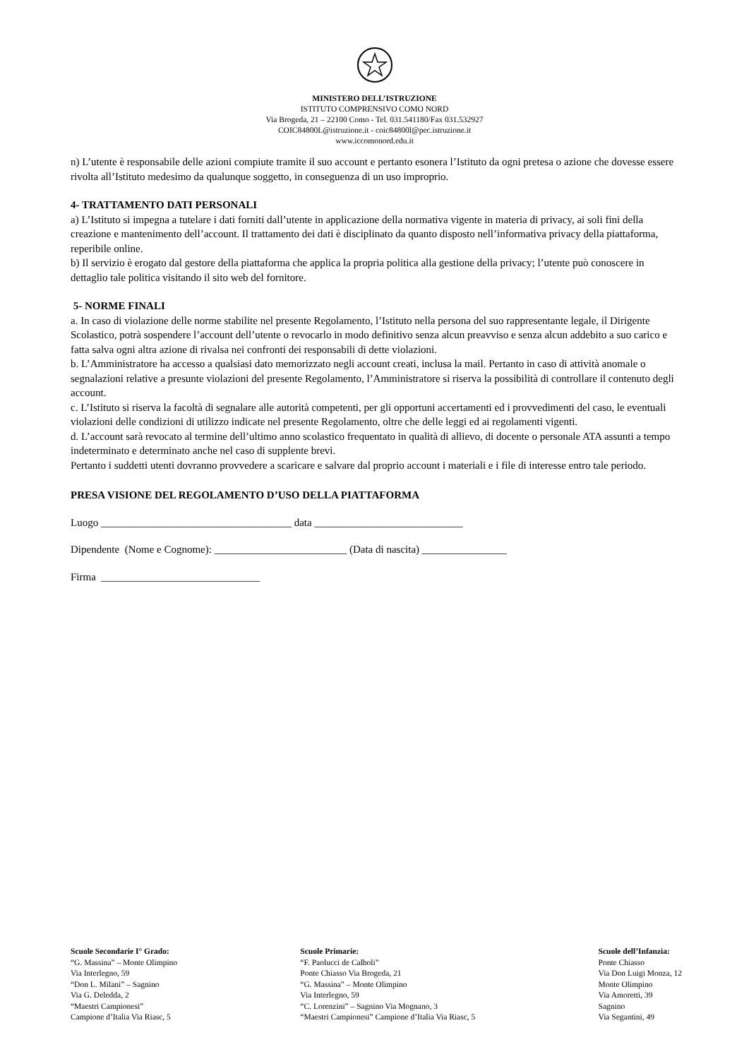MINISTERO DELL’ISTRUZIONE
ISTITUTO COMPRENSIVO COMO NORD
Via Brogeda, 21 – 22100 Como - Tel. 031.541180/Fax 031.532927
COIC84800L@istruzione.it - coic84800l@pec.istruzione.it
www.iccomonord.edu.it
n) L’utente è responsabile delle azioni compiute tramite il suo account e pertanto esonera l’Istituto da ogni pretesa o azione che dovesse essere rivolta all’Istituto medesimo da qualunque soggetto, in conseguenza di un uso improprio.
4- TRATTAMENTO DATI PERSONALI
a) L’Istituto si impegna a tutelare i dati forniti dall’utente in applicazione della normativa vigente in materia di privacy, ai soli fini della creazione e mantenimento dell’account. Il trattamento dei dati è disciplinato da quanto disposto nell’informativa privacy della piattaforma, reperibile online.
b) Il servizio è erogato dal gestore della piattaforma che applica la propria politica alla gestione della privacy; l’utente può conoscere in dettaglio tale politica visitando il sito web del fornitore.
5- NORME FINALI
a. In caso di violazione delle norme stabilite nel presente Regolamento, l’Istituto nella persona del suo rappresentante legale, il Dirigente Scolastico, potrà sospendere l’account dell’utente o revocarlo in modo definitivo senza alcun preavviso e senza alcun addebito a suo carico e fatta salva ogni altra azione di rivalsa nei confronti dei responsabili di dette violazioni.
b. L’Amministratore ha accesso a qualsiasi dato memorizzato negli account creati, inclusa la mail. Pertanto in caso di attività anomale o segnalazioni relative a presunte violazioni del presente Regolamento, l’Amministratore si riserva la possibilità di controllare il contenuto degli account.
c. L’Istituto si riserva la facoltà di segnalare alle autorità competenti, per gli opportuni accertamenti ed i provvedimenti del caso, le eventuali violazioni delle condizioni di utilizzo indicate nel presente Regolamento, oltre che delle leggi ed ai regolamenti vigenti.
d. L’account sarà revocato al termine dell’ultimo anno scolastico frequentato in qualità di allievo, di docente o personale ATA assunti a tempo indeterminato e determinato anche nel caso di supplente brevi.
Pertanto i suddetti utenti dovranno provvedere a scaricare e salvare dal proprio account i materiali e i file di interesse entro tale periodo.
PRESA VISIONE DEL REGOLAMENTO D’USO DELLA PIATTAFORMA
Luogo ____________________________________ data ____________________________
Dipendente (Nome e Cognome): _________________________ (Data di nascita) ________________
Firma ______________________________
Scuole Secondarie I° Grado:
“G. Massina” – Monte Olimpino
Via Interlegno, 59
“Don L. Milani” – Sagnino
Via G. Deledda, 2
“Maestri Campionesi”
Campione d’Italia Via Riasc, 5
Scuole Primarie:
“F. Paolucci de Calboli”
Ponte Chiasso Via Brogeda, 21
“G. Massina” – Monte Olimpino
Via Interlegno, 59
“C. Lorenzini” – Sagnino Via Mognano, 3
“Maestri Campionesi” Campione d’Italia Via Riasc, 5
Scuole dell’Infanzia:
Ponte Chiasso
Via Don Luigi Monza, 12
Monte Olimpino
Via Amoretti, 39
Sagnino
Via Segantini, 49